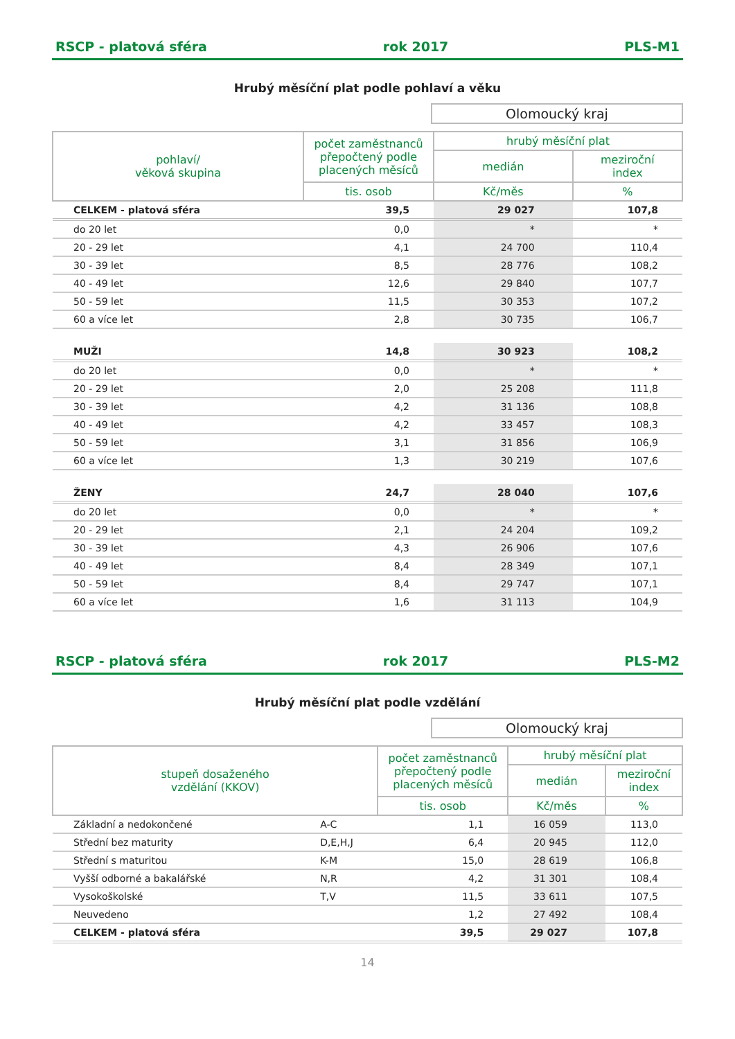RSCP - platová sféra rok 2017 PLS-M1
Hrubý měsíční plat podle pohlaví a věku
Olomoucký kraj
| pohlaví/ věková skupina | počet zaměstnanců přepočtený podle placených měsíců | hrubý měsíční plat | |
| --- | --- | --- | --- |
| | | medián | meziroční index |
| | tis. osob | Kč/měs | % |
| CELKEM - platová sféra | 39,5 | 29 027 | 107,8 |
| do 20 let | 0,0 | * | * |
| 20 - 29 let | 4,1 | 24 700 | 110,4 |
| 30 - 39 let | 8,5 | 28 776 | 108,2 |
| 40 - 49 let | 12,6 | 29 840 | 107,7 |
| 50 - 59 let | 11,5 | 30 353 | 107,2 |
| 60 a více let | 2,8 | 30 735 | 106,7 |
| MUŽI | 14,8 | 30 923 | 108,2 |
| do 20 let | 0,0 | * | * |
| 20 - 29 let | 2,0 | 25 208 | 111,8 |
| 30 - 39 let | 4,2 | 31 136 | 108,8 |
| 40 - 49 let | 4,2 | 33 457 | 108,3 |
| 50 - 59 let | 3,1 | 31 856 | 106,9 |
| 60 a více let | 1,3 | 30 219 | 107,6 |
| ŽENY | 24,7 | 28 040 | 107,6 |
| do 20 let | 0,0 | * | * |
| 20 - 29 let | 2,1 | 24 204 | 109,2 |
| 30 - 39 let | 4,3 | 26 906 | 107,6 |
| 40 - 49 let | 8,4 | 28 349 | 107,1 |
| 50 - 59 let | 8,4 | 29 747 | 107,1 |
| 60 a více let | 1,6 | 31 113 | 104,9 |
RSCP - platová sféra rok 2017 PLS-M2
Hrubý měsíční plat podle vzdělání
Olomoucký kraj
| stupeň dosaženého vzdělání (KKOV) | | počet zaměstnanců přepočtený podle placených měsíců | hrubý měsíční plat | |
| --- | --- | --- | --- | --- |
| | | | medián | meziroční index |
| | | tis. osob | Kč/měs | % |
| Základní a nedokončené | A-C | 1,1 | 16 059 | 113,0 |
| Střední bez maturity | D,E,H,J | 6,4 | 20 945 | 112,0 |
| Střední s maturitou | K-M | 15,0 | 28 619 | 106,8 |
| Vyšší odborné a bakalářské | N,R | 4,2 | 31 301 | 108,4 |
| Vysokoškolské | T,V | 11,5 | 33 611 | 107,5 |
| Neuvedeno | | 1,2 | 27 492 | 108,4 |
| CELKEM - platová sféra | | 39,5 | 29 027 | 107,8 |
14